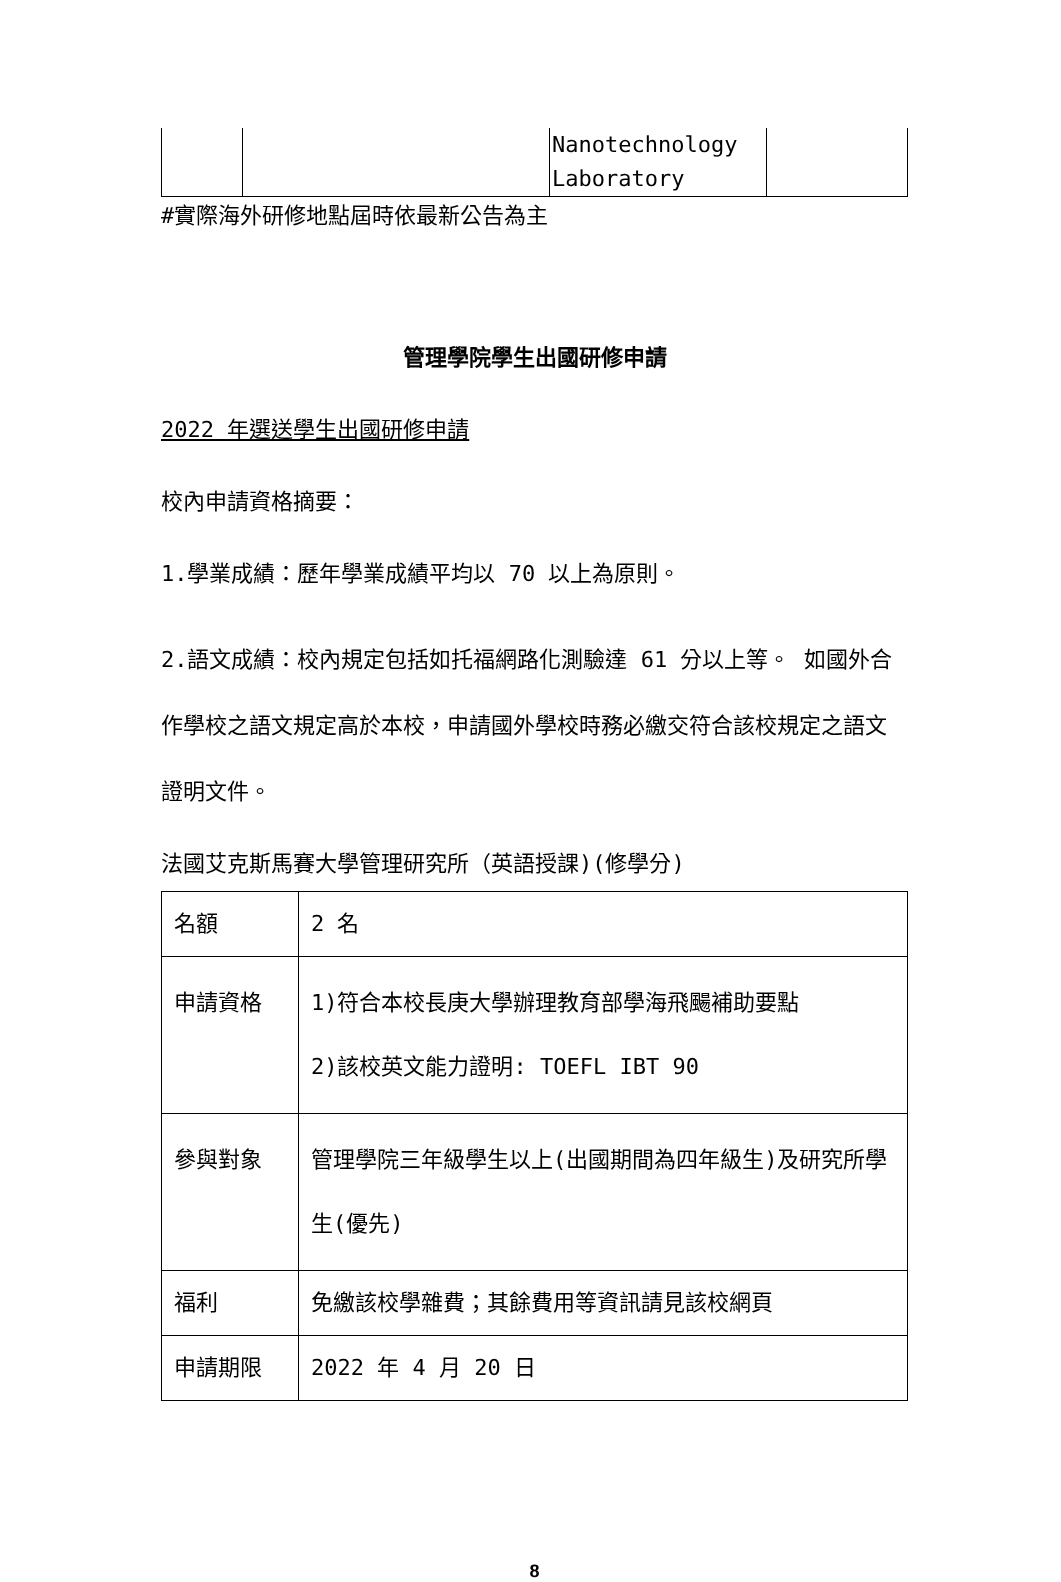| | | Nanotechnology Laboratory | |
#實際海外研修地點屆時依最新公告為主
管理學院學生出國研修申請
2022 年選送學生出國研修申請
校內申請資格摘要：
1.學業成績：歷年學業成績平均以 70 以上為原則。
2.語文成績：校內規定包括如托福網路化測驗達 61 分以上等。 如國外合作學校之語文規定高於本校，申請國外學校時務必繳交符合該校規定之語文證明文件。
法國艾克斯馬賽大學管理研究所（英語授課)(修學分)
| 名額 | 2 名 |
| 申請資格 | 1)符合本校長庚大學辦理教育部學海飛颺補助要點 2)該校英文能力證明: TOEFL IBT 90 |
| 參與對象 | 管理學院三年級學生以上(出國期間為四年級生)及研究所學生(優先) |
| 福利 | 免繳該校學雜費；其餘費用等資訊請見該校網頁 |
| 申請期限 | 2022 年 4 月 20 日 |
8